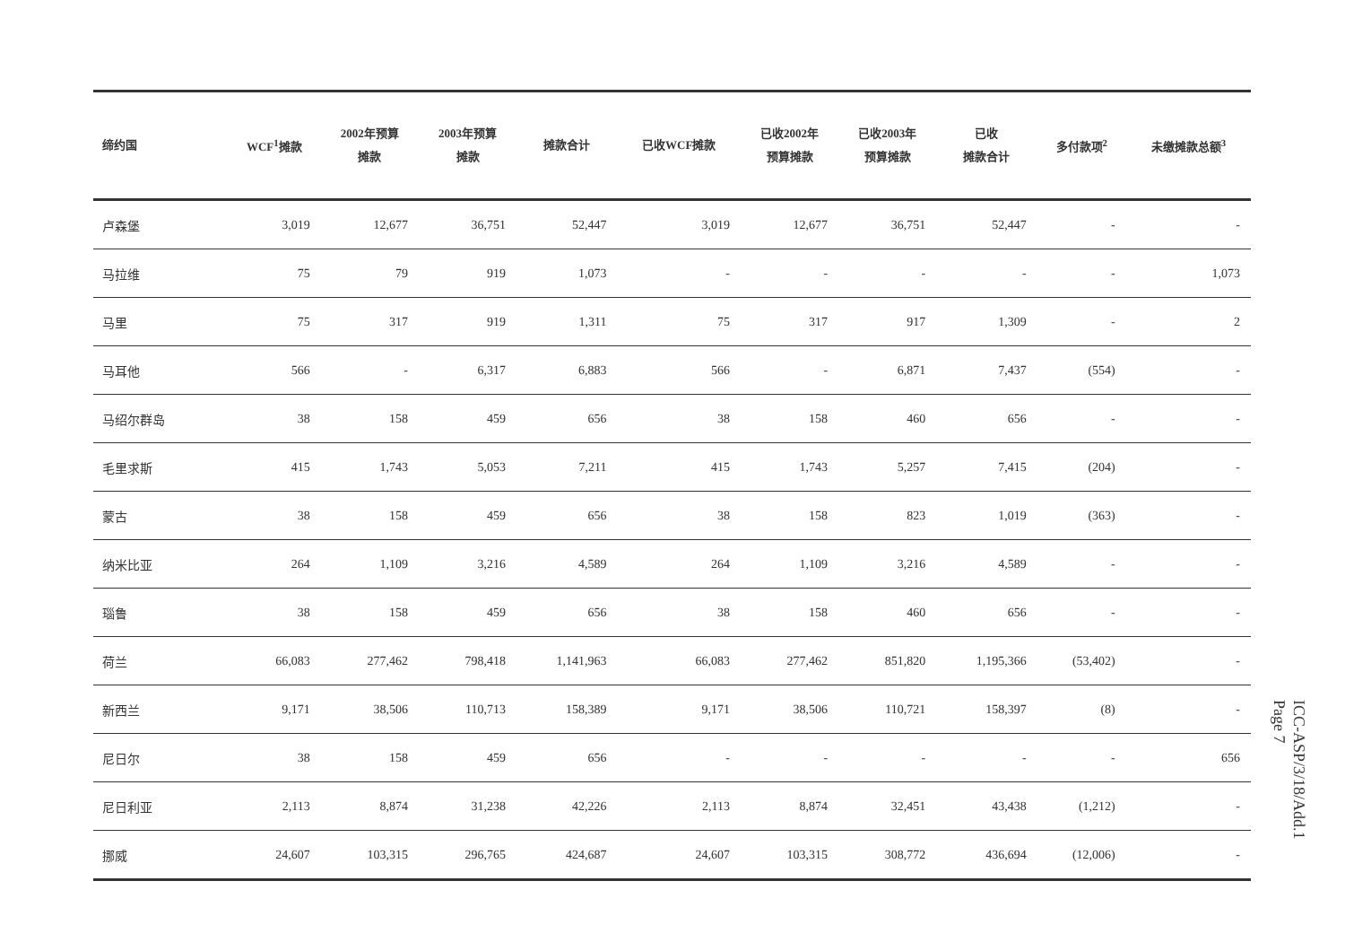| 缔约国 | WCF<sup>1</sup>摊款 | 2002年预算 摊款 | 2003年预算 摊款 | 摊款合计 | 已收WCF摊款 | 已收2002年 预算摊款 | 已收2003年 预算摊款 | 已收 摊款合计 | 多付款项<sup>2</sup> | 未缴摊款总额<sup>3</sup> |
| --- | --- | --- | --- | --- | --- | --- | --- | --- | --- | --- |
| 卢森堡 | 3,019 | 12,677 | 36,751 | 52,447 | 3,019 | 12,677 | 36,751 | 52,447 | - | - |
| 马拉维 | 75 | 79 | 919 | 1,073 | - | - | - | - | - | 1,073 |
| 马里 | 75 | 317 | 919 | 1,311 | 75 | 317 | 917 | 1,309 | - | 2 |
| 马耳他 | 566 | - | 6,317 | 6,883 | 566 | - | 6,871 | 7,437 | (554) | - |
| 马绍尔群岛 | 38 | 158 | 459 | 656 | 38 | 158 | 460 | 656 | - | - |
| 毛里求斯 | 415 | 1,743 | 5,053 | 7,211 | 415 | 1,743 | 5,257 | 7,415 | (204) | - |
| 蒙古 | 38 | 158 | 459 | 656 | 38 | 158 | 823 | 1,019 | (363) | - |
| 纳米比亚 | 264 | 1,109 | 3,216 | 4,589 | 264 | 1,109 | 3,216 | 4,589 | - | - |
| 瑙鲁 | 38 | 158 | 459 | 656 | 38 | 158 | 460 | 656 | - | - |
| 荷兰 | 66,083 | 277,462 | 798,418 | 1,141,963 | 66,083 | 277,462 | 851,820 | 1,195,366 | (53,402) | - |
| 新西兰 | 9,171 | 38,506 | 110,713 | 158,389 | 9,171 | 38,506 | 110,721 | 158,397 | (8) | - |
| 尼日尔 | 38 | 158 | 459 | 656 | - | - | - | - | - | 656 |
| 尼日利亚 | 2,113 | 8,874 | 31,238 | 42,226 | 2,113 | 8,874 | 32,451 | 43,438 | (1,212) | - |
| 挪威 | 24,607 | 103,315 | 296,765 | 424,687 | 24,607 | 103,315 | 308,772 | 436,694 | (12,006) | - |
ICC-ASP/3/18/Add.1
Page 7